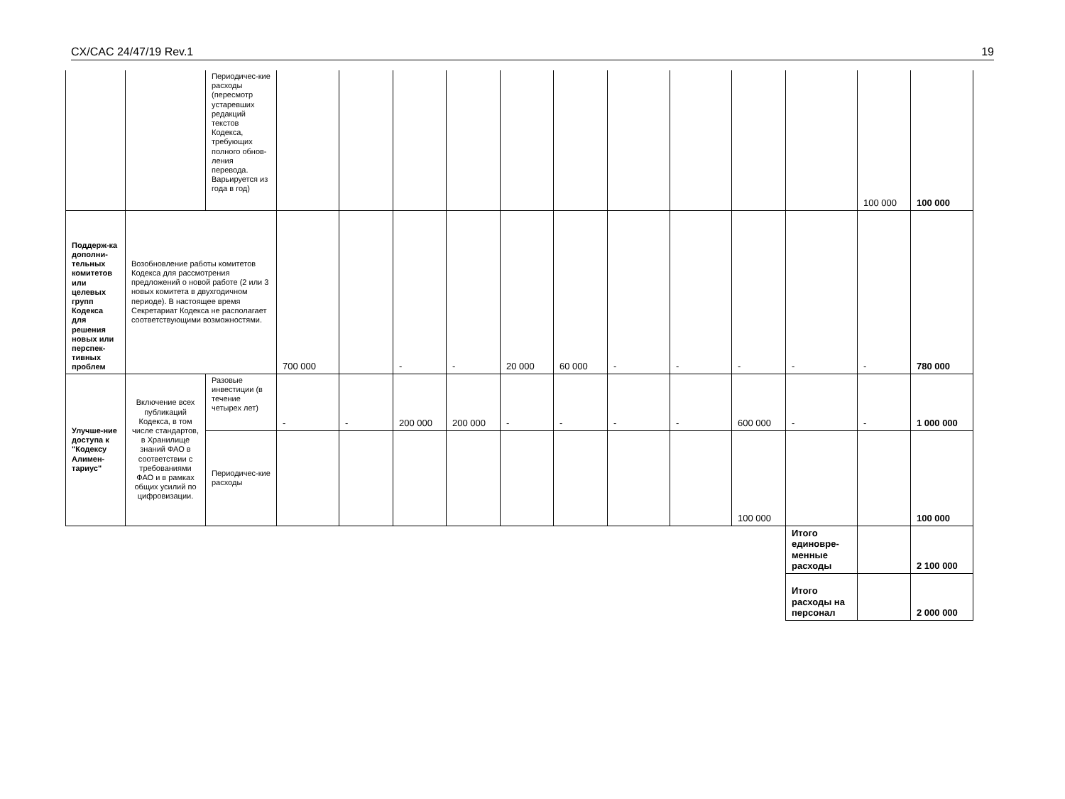CX/CAC 24/47/19 Rev.1 19
| | | Периодичес-кие расходы (пересмотр устаревших редакций текстов Кодекса, требующих полного обнов-ления перевода. Варьируется из года в год) | | | | | | | | | | | 100 000 | 100 000 |
| Поддерж-ка дополни-тельных комитетов или целевых групп Кодекса для решения новых или перспек-тивных проблем | Возобновление работы комитетов Кодекса для рассмотрения предложений о новой работе (2 или 3 новых комитета в двухгодичном периоде). В настоящее время Секретариат Кодекса не располагает соответствующими возможностями. | | 700 000 | | - | - | 20 000 | 60 000 | - | - | - | - | - | 780 000 |
| Улучше-ние доступа к "Кодексу Алимен-тариус" | Включение всех публикаций Кодекса, в том числе стандартов, в Хранилище знаний ФАО в соответствии с требованиями ФАО и в рамках общих усилий по цифровизации. | Разовые инвестиции (в течение четырех лет) | - | - | 200 000 | 200 000 | - | - | - | - | 600 000 | - | - | 1 000 000 |
| | | Периодичес-кие расходы | | | | | | | | | 100 000 | | | 100 000 |
| | | | | | | | | | | | | Итого единовре-менные расходы | | 2 100 000 |
| | | | | | | | | | | | | Итого расходы на персонал | | 2 000 000 |